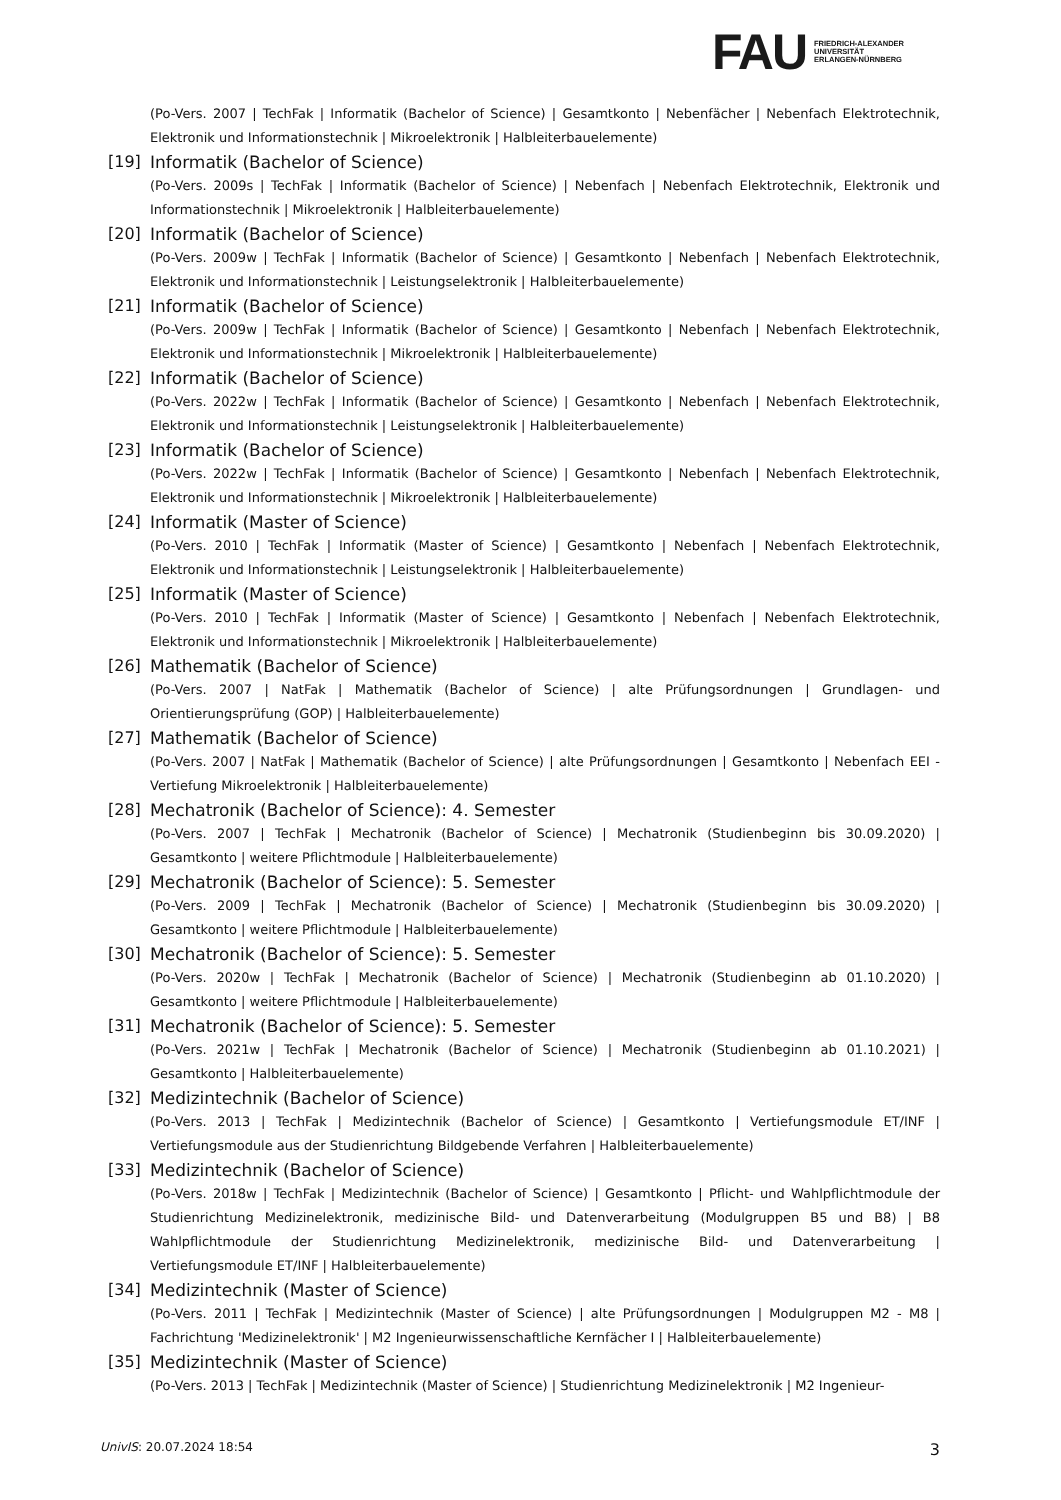FAU
FRIEDRICH-ALEXANDER
UNIVERSITÄT
ERLANGEN-NÜRNBERG
(Po-Vers. 2007 | TechFak | Informatik (Bachelor of Science) | Gesamtkonto | Nebenfächer | Nebenfach Elektrotechnik, Elektronik und Informationstechnik | Mikroelektronik | Halbleiterbauelemente)
[19] Informatik (Bachelor of Science)
(Po-Vers. 2009s | TechFak | Informatik (Bachelor of Science) | Nebenfach | Nebenfach Elektrotechnik, Elektronik und Informationstechnik | Mikroelektronik | Halbleiterbauelemente)
[20] Informatik (Bachelor of Science)
(Po-Vers. 2009w | TechFak | Informatik (Bachelor of Science) | Gesamtkonto | Nebenfach | Nebenfach Elektrotechnik, Elektronik und Informationstechnik | Leistungselektronik | Halbleiterbauelemente)
[21] Informatik (Bachelor of Science)
(Po-Vers. 2009w | TechFak | Informatik (Bachelor of Science) | Gesamtkonto | Nebenfach | Nebenfach Elektrotechnik, Elektronik und Informationstechnik | Mikroelektronik | Halbleiterbauelemente)
[22] Informatik (Bachelor of Science)
(Po-Vers. 2022w | TechFak | Informatik (Bachelor of Science) | Gesamtkonto | Nebenfach | Nebenfach Elektrotechnik, Elektronik und Informationstechnik | Leistungselektronik | Halbleiterbauelemente)
[23] Informatik (Bachelor of Science)
(Po-Vers. 2022w | TechFak | Informatik (Bachelor of Science) | Gesamtkonto | Nebenfach | Nebenfach Elektrotechnik, Elektronik und Informationstechnik | Mikroelektronik | Halbleiterbauelemente)
[24] Informatik (Master of Science)
(Po-Vers. 2010 | TechFak | Informatik (Master of Science) | Gesamtkonto | Nebenfach | Nebenfach Elektrotechnik, Elektronik und Informationstechnik | Leistungselektronik | Halbleiterbauelemente)
[25] Informatik (Master of Science)
(Po-Vers. 2010 | TechFak | Informatik (Master of Science) | Gesamtkonto | Nebenfach | Nebenfach Elektrotechnik, Elektronik und Informationstechnik | Mikroelektronik | Halbleiterbauelemente)
[26] Mathematik (Bachelor of Science)
(Po-Vers. 2007 | NatFak | Mathematik (Bachelor of Science) | alte Prüfungsordnungen | Grundlagen- und Orientierungsprüfung (GOP) | Halbleiterbauelemente)
[27] Mathematik (Bachelor of Science)
(Po-Vers. 2007 | NatFak | Mathematik (Bachelor of Science) | alte Prüfungsordnungen | Gesamtkonto | Nebenfach EEI - Vertiefung Mikroelektronik | Halbleiterbauelemente)
[28] Mechatronik (Bachelor of Science): 4. Semester
(Po-Vers. 2007 | TechFak | Mechatronik (Bachelor of Science) | Mechatronik (Studienbeginn bis 30.09.2020) | Gesamtkonto | weitere Pflichtmodule | Halbleiterbauelemente)
[29] Mechatronik (Bachelor of Science): 5. Semester
(Po-Vers. 2009 | TechFak | Mechatronik (Bachelor of Science) | Mechatronik (Studienbeginn bis 30.09.2020) | Gesamtkonto | weitere Pflichtmodule | Halbleiterbauelemente)
[30] Mechatronik (Bachelor of Science): 5. Semester
(Po-Vers. 2020w | TechFak | Mechatronik (Bachelor of Science) | Mechatronik (Studienbeginn ab 01.10.2020) | Gesamtkonto | weitere Pflichtmodule | Halbleiterbauelemente)
[31] Mechatronik (Bachelor of Science): 5. Semester
(Po-Vers. 2021w | TechFak | Mechatronik (Bachelor of Science) | Mechatronik (Studienbeginn ab 01.10.2021) | Gesamtkonto | Halbleiterbauelemente)
[32] Medizintechnik (Bachelor of Science)
(Po-Vers. 2013 | TechFak | Medizintechnik (Bachelor of Science) | Gesamtkonto | Vertiefungsmodule ET/INF | Vertiefungsmodule aus der Studienrichtung Bildgebende Verfahren | Halbleiterbauelemente)
[33] Medizintechnik (Bachelor of Science)
(Po-Vers. 2018w | TechFak | Medizintechnik (Bachelor of Science) | Gesamtkonto | Pflicht- und Wahlpflichtmodule der Studienrichtung Medizinelektronik, medizinische Bild- und Datenverarbeitung (Modulgruppen B5 und B8) | B8 Wahlpflichtmodule der Studienrichtung Medizinelektronik, medizinische Bild- und Datenverarbeitung | Vertiefungsmodule ET/INF | Halbleiterbauelemente)
[34] Medizintechnik (Master of Science)
(Po-Vers. 2011 | TechFak | Medizintechnik (Master of Science) | alte Prüfungsordnungen | Modulgruppen M2 - M8 | Fachrichtung 'Medizinelektronik' | M2 Ingenieurwissenschaftliche Kernfächer I | Halbleiterbauelemente)
[35] Medizintechnik (Master of Science)
(Po-Vers. 2013 | TechFak | Medizintechnik (Master of Science) | Studienrichtung Medizinelektronik | M2 Ingenieur-
UnivIS: 20.07.2024 18:54 3